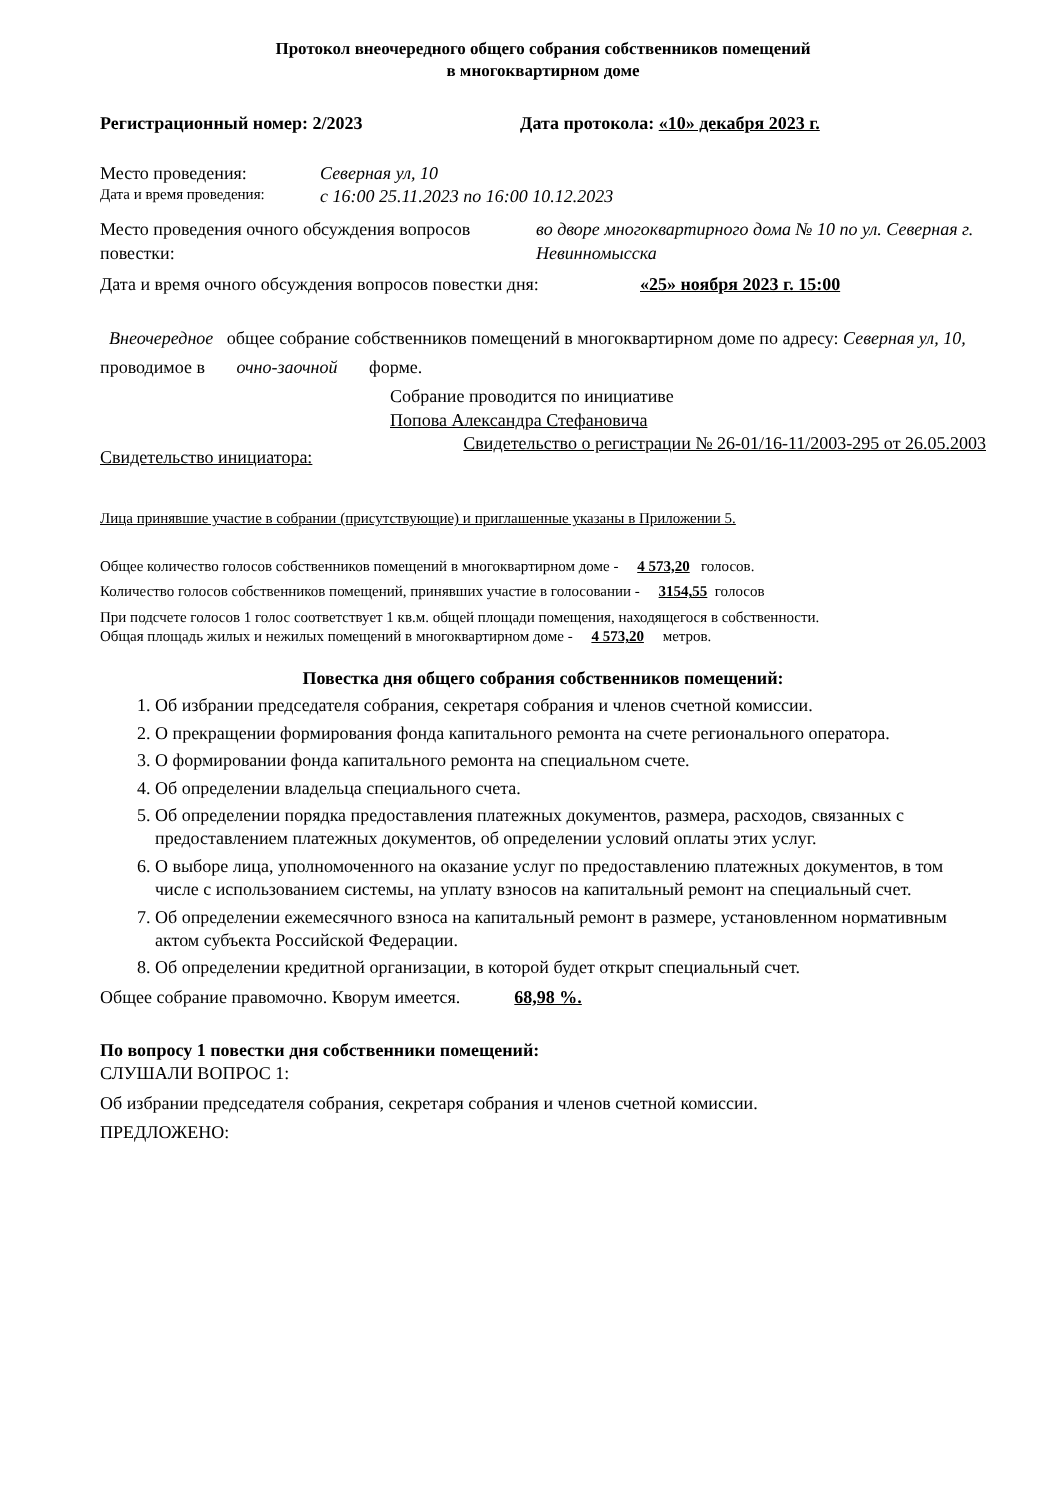Протокол внеочередного общего собрания собственников помещений
в многоквартирном доме
Регистрационный номер: 2/2023 Дата протокола: «10» декабря 2023 г.
Место проведения: Северная ул, 10
Дата и время проведения: с 16:00 25.11.2023 по 16:00 10.12.2023
Место проведения очного обсуждения вопросов повестки: во дворе многоквартирного дома № 10 по ул. Северная г. Невинномысска
Дата и время очного обсуждения вопросов повестки дня: «25» ноября 2023 г. 15:00
Внеочередное общее собрание собственников помещений в многоквартирном доме по адресу: Северная ул, 10,
проводимое в очно-заочной форме.
Собрание проводится по инициативе
Попова Александра Стефановича
Свидетельство инициатора: Свидетельство о регистрации № 26-01/16-11/2003-295 от 26.05.2003
Лица принявшие участие в собрании (присутствующие) и приглашенные указаны в Приложении 5.
Общее количество голосов собственников помещений в многоквартирном доме - 4 573,20 голосов.
Количество голосов собственников помещений, принявших участие в голосовании - 3154,55 голосов
При подсчете голосов 1 голос соответствует 1 кв.м. общей площади помещения, находящегося в собственности.
Общая площадь жилых и нежилых помещений в многоквартирном доме - 4 573,20 метров.
Повестка дня общего собрания собственников помещений:
1. Об избрании председателя собрания, секретаря собрания и членов счетной комиссии.
2. О прекращении формирования фонда капитального ремонта на счете регионального оператора.
3. О формировании фонда капитального ремонта на специальном счете.
4. Об определении владельца специального счета.
5. Об определении порядка предоставления платежных документов, размера, расходов, связанных с предоставлением платежных документов, об определении условий оплаты этих услуг.
6. О выборе лица, уполномоченного на оказание услуг по предоставлению платежных документов, в том числе с использованием системы, на уплату взносов на капитальный ремонт на специальный счет.
7. Об определении ежемесячного взноса на капитальный ремонт в размере, установленном нормативным актом субъекта Российской Федерации.
8. Об определении кредитной организации, в которой будет открыт специальный счет.
Общее собрание правомочно. Кворум имеется. 68,98 %.
По вопросу 1 повестки дня собственники помещений:
СЛУШАЛИ ВОПРОС 1:
Об избрании председателя собрания, секретаря собрания и членов счетной комиссии.
ПРЕДЛОЖЕНО: